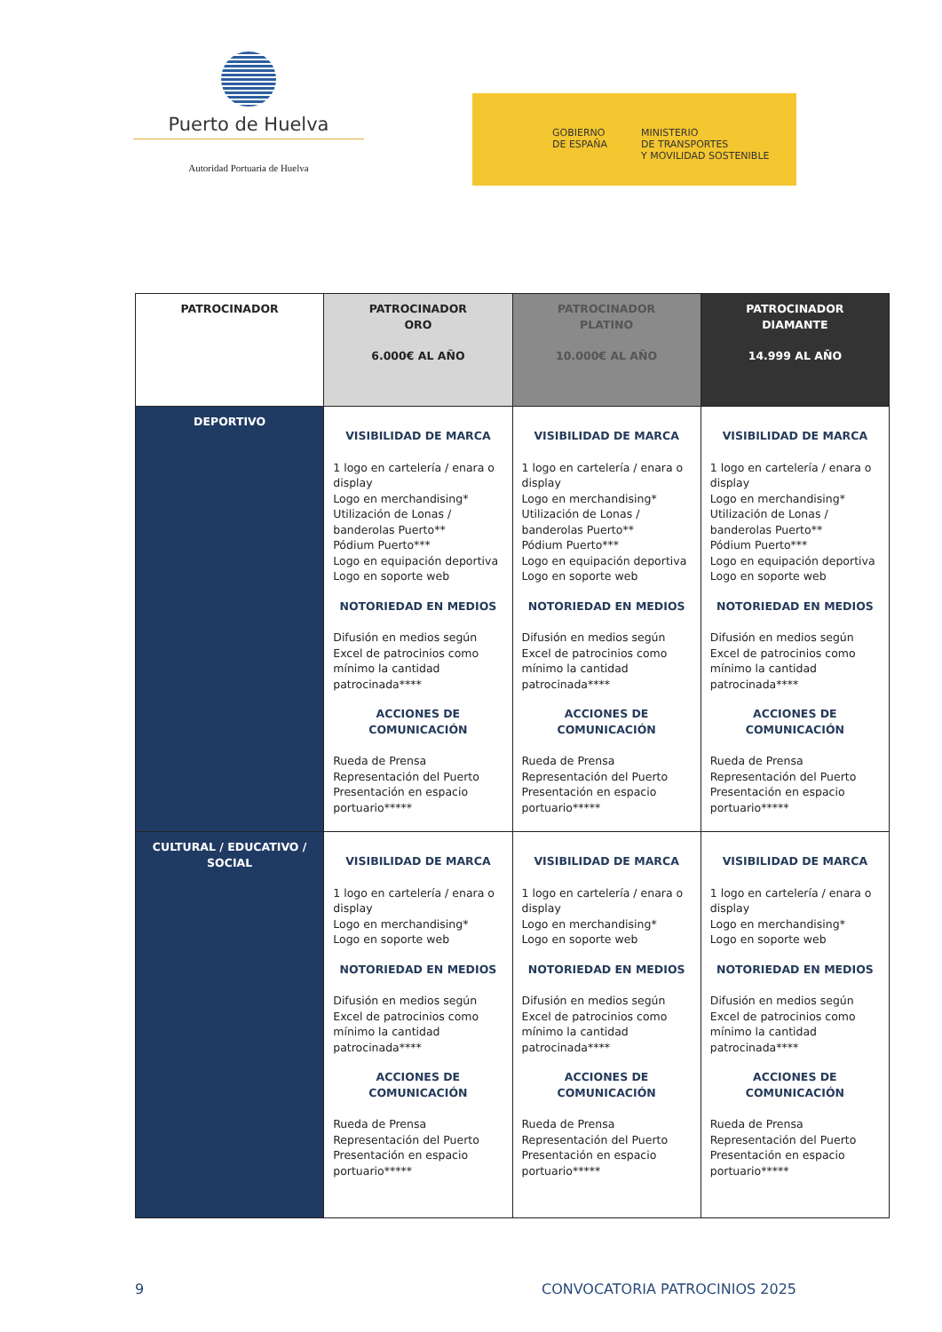Puerto de Huelva
Autoridad Portuaria de Huelva
GOBIERNO
DE ESPAÑA
MINISTERIO
DE TRANSPORTES
Y MOVILIDAD SOSTENIBLE
| PATROCINADOR | PATROCINADOR ORO 6.000€ AL AÑO | PATROCINADOR PLATINO 10.000€ AL AÑO | PATROCINADOR DIAMANTE 14.999 AL AÑO |
| --- | --- | --- | --- |
| DEPORTIVO | VISIBILIDAD DE MARCA 1 logo en cartelería / enara o display Logo en merchandising* Utilización de Lonas / banderolas Puerto** Pódium Puerto*** Logo en equipación deportiva Logo en soporte web NOTORIEDAD EN MEDIOS Difusión en medios según Excel de patrocinios como mínimo la cantidad patrocinada**** ACCIONES DE COMUNICACIÓN Rueda de Prensa Representación del Puerto Presentación en espacio portuario***** | VISIBILIDAD DE MARCA 1 logo en cartelería / enara o display Logo en merchandising* Utilización de Lonas / banderolas Puerto** Pódium Puerto*** Logo en equipación deportiva Logo en soporte web NOTORIEDAD EN MEDIOS Difusión en medios según Excel de patrocinios como mínimo la cantidad patrocinada**** ACCIONES DE COMUNICACIÓN Rueda de Prensa Representación del Puerto Presentación en espacio portuario***** | VISIBILIDAD DE MARCA 1 logo en cartelería / enara o display Logo en merchandising* Utilización de Lonas / banderolas Puerto** Pódium Puerto*** Logo en equipación deportiva Logo en soporte web NOTORIEDAD EN MEDIOS Difusión en medios según Excel de patrocinios como mínimo la cantidad patrocinada**** ACCIONES DE COMUNICACIÓN Rueda de Prensa Representación del Puerto Presentación en espacio portuario***** |
| CULTURAL / EDUCATIVO / SOCIAL | VISIBILIDAD DE MARCA 1 logo en cartelería / enara o display Logo en merchandising* Logo en soporte web NOTORIEDAD EN MEDIOS Difusión en medios según Excel de patrocinios como mínimo la cantidad patrocinada**** ACCIONES DE COMUNICACIÓN Rueda de Prensa Representación del Puerto Presentación en espacio portuario***** | VISIBILIDAD DE MARCA 1 logo en cartelería / enara o display Logo en merchandising* Logo en soporte web NOTORIEDAD EN MEDIOS Difusión en medios según Excel de patrocinios como mínimo la cantidad patrocinada**** ACCIONES DE COMUNICACIÓN Rueda de Prensa Representación del Puerto Presentación en espacio portuario***** | VISIBILIDAD DE MARCA 1 logo en cartelería / enara o display Logo en merchandising* Logo en soporte web NOTORIEDAD EN MEDIOS Difusión en medios según Excel de patrocinios como mínimo la cantidad patrocinada**** ACCIONES DE COMUNICACIÓN Rueda de Prensa Representación del Puerto Presentación en espacio portuario***** |
9 CONVOCATORIA PATROCINIOS 2025